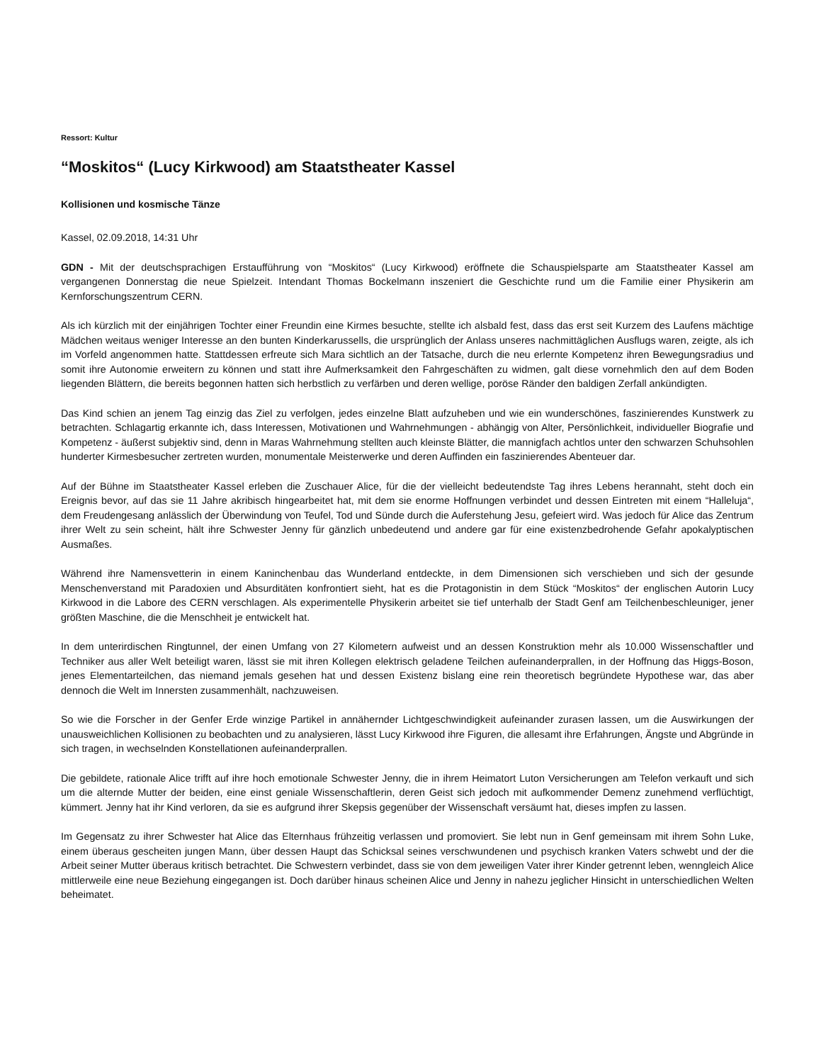Ressort: Kultur
“Moskitos“ (Lucy Kirkwood) am Staatstheater Kassel
Kollisionen und kosmische Tänze
Kassel, 02.09.2018, 14:31 Uhr
GDN - Mit der deutschsprachigen Erstaufführung von “Moskitos“ (Lucy Kirkwood) eröffnete die Schauspielsparte am Staatstheater Kassel am vergangenen Donnerstag die neue Spielzeit. Intendant Thomas Bockelmann inszeniert die Geschichte rund um die Familie einer Physikerin am Kernforschungszentrum CERN.
Als ich kürzlich mit der einjährigen Tochter einer Freundin eine Kirmes besuchte, stellte ich alsbald fest, dass das erst seit Kurzem des Laufens mächtige Mädchen weitaus weniger Interesse an den bunten Kinderkarussells, die ursprünglich der Anlass unseres nachmittäglichen Ausflugs waren, zeigte, als ich im Vorfeld angenommen hatte. Stattdessen erfreute sich Mara sichtlich an der Tatsache, durch die neu erlernte Kompetenz ihren Bewegungsradius und somit ihre Autonomie erweitern zu können und statt ihre Aufmerksamkeit den Fahrgeschäften zu widmen, galt diese vornehmlich den auf dem Boden liegenden Blättern, die bereits begonnen hatten sich herbstlich zu verfärben und deren wellige, poröse Ränder den baldigen Zerfall ankündigten.
Das Kind schien an jenem Tag einzig das Ziel zu verfolgen, jedes einzelne Blatt aufzuheben und wie ein wunderschönes, faszinierendes Kunstwerk zu betrachten. Schlagartig erkannte ich, dass Interessen, Motivationen und Wahrnehmungen - abhängig von Alter, Persönlichkeit, individueller Biografie und Kompetenz - äußerst subjektiv sind, denn in Maras Wahrnehmung stellten auch kleinste Blätter, die mannigfach achtlos unter den schwarzen Schuhsohlen hunderter Kirmesbesucher zertreten wurden, monumentale Meisterwerke und deren Auffinden ein faszinierendes Abenteuer dar.
Auf der Bühne im Staatstheater Kassel erleben die Zuschauer Alice, für die der vielleicht bedeutendste Tag ihres Lebens herannaht, steht doch ein Ereignis bevor, auf das sie 11 Jahre akribisch hingearbeitet hat, mit dem sie enorme Hoffnungen verbindet und dessen Eintreten mit einem “Halleluja“, dem Freudengesang anlässlich der Überwindung von Teufel, Tod und Sünde durch die Auferstehung Jesu, gefeiert wird. Was jedoch für Alice das Zentrum ihrer Welt zu sein scheint, hält ihre Schwester Jenny für gänzlich unbedeutend und andere gar für eine existenzbedrohende Gefahr apokalyptischen Ausmaßes.
Während ihre Namensvetterin in einem Kaninchenbau das Wunderland entdeckte, in dem Dimensionen sich verschieben und sich der gesunde Menschenverstand mit Paradoxien und Absurditäten konfrontiert sieht, hat es die Protagonistin in dem Stück “Moskitos“ der englischen Autorin Lucy Kirkwood in die Labore des CERN verschlagen. Als experimentelle Physikerin arbeitet sie tief unterhalb der Stadt Genf am Teilchenbeschleuniger, jener größten Maschine, die die Menschheit je entwickelt hat.
In dem unterirdischen Ringtunnel, der einen Umfang von 27 Kilometern aufweist und an dessen Konstruktion mehr als 10.000 Wissenschaftler und Techniker aus aller Welt beteiligt waren, lässt sie mit ihren Kollegen elektrisch geladene Teilchen aufeinanderprallen, in der Hoffnung das Higgs-Boson, jenes Elementarteilchen, das niemand jemals gesehen hat und dessen Existenz bislang eine rein theoretisch begründete Hypothese war, das aber dennoch die Welt im Innersten zusammenhält, nachzuweisen.
So wie die Forscher in der Genfer Erde winzige Partikel in annähernder Lichtgeschwindigkeit aufeinander zurasen lassen, um die Auswirkungen der unausweichlichen Kollisionen zu beobachten und zu analysieren, lässt Lucy Kirkwood ihre Figuren, die allesamt ihre Erfahrungen, Ängste und Abgründe in sich tragen, in wechselnden Konstellationen aufeinanderprallen.
Die gebildete, rationale Alice trifft auf ihre hoch emotionale Schwester Jenny, die in ihrem Heimatort Luton Versicherungen am Telefon verkauft und sich um die alternde Mutter der beiden, eine einst geniale Wissenschaftlerin, deren Geist sich jedoch mit aufkommender Demenz zunehmend verflüchtigt, kümmert. Jenny hat ihr Kind verloren, da sie es aufgrund ihrer Skepsis gegenüber der Wissenschaft versäumt hat, dieses impfen zu lassen.
Im Gegensatz zu ihrer Schwester hat Alice das Elternhaus frühzeitig verlassen und promoviert. Sie lebt nun in Genf gemeinsam mit ihrem Sohn Luke, einem überaus gescheiten jungen Mann, über dessen Haupt das Schicksal seines verschwundenen und psychisch kranken Vaters schwebt und der die Arbeit seiner Mutter überaus kritisch betrachtet. Die Schwestern verbindet, dass sie von dem jeweiligen Vater ihrer Kinder getrennt leben, wenngleich Alice mittlerweile eine neue Beziehung eingegangen ist. Doch darüber hinaus scheinen Alice und Jenny in nahezu jeglicher Hinsicht in unterschiedlichen Welten beheimatet.